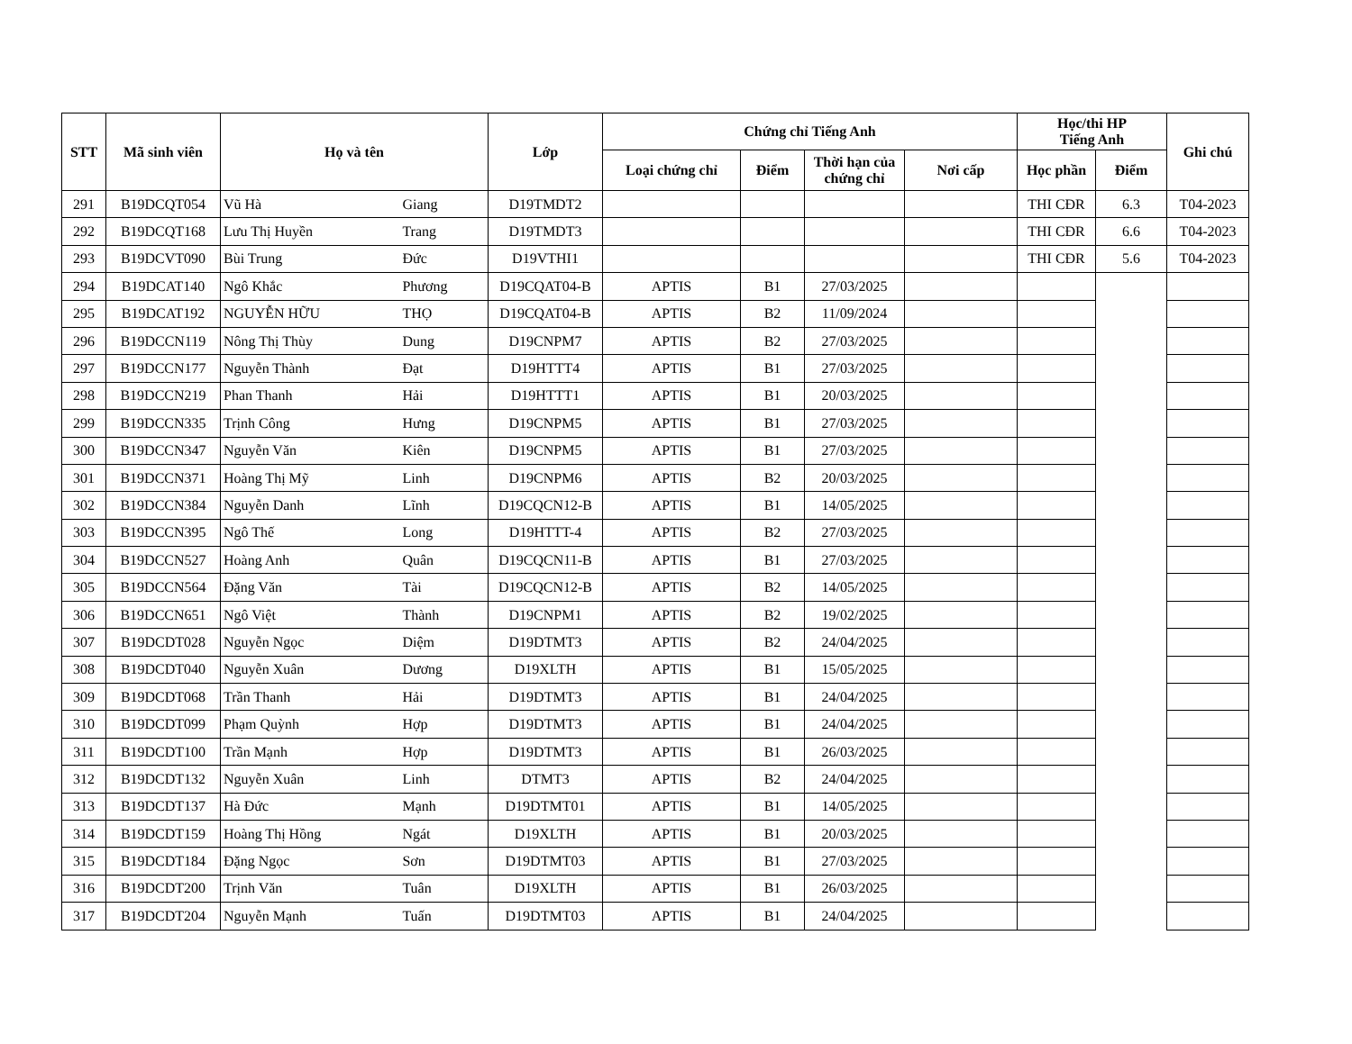| STT | Mã sinh viên | Họ và tên | | Lớp | Chứng chỉ Tiếng Anh | | | | Học/thi HP Tiếng Anh | | Ghi chú |
| --- | --- | --- | --- | --- | --- | --- | --- | --- | --- | --- | --- |
| | | | | | Loại chứng chỉ | Điểm | Thời hạn của chứng chỉ | Nơi cấp | Học phần | Điểm | |
| 291 | B19DCQT054 | Vũ Hà | Giang | D19TMDT2 | | | | | THI CĐR | 6.3 | T04-2023 |
| 292 | B19DCQT168 | Lưu Thị Huyền | Trang | D19TMDT3 | | | | | THI CĐR | 6.6 | T04-2023 |
| 293 | B19DCVT090 | Bùi Trung | Đức | D19VTHI1 | | | | | THI CĐR | 5.6 | T04-2023 |
| 294 | B19DCAT140 | Ngô Khắc | Phương | D19CQAT04-B | APTIS | B1 | 27/03/2025 | | | | |
| 295 | B19DCAT192 | NGUYỄN HỮU | THỌ | D19CQAT04-B | APTIS | B2 | 11/09/2024 | | | | |
| 296 | B19DCCN119 | Nông Thị Thùy | Dung | D19CNPM7 | APTIS | B2 | 27/03/2025 | | | | |
| 297 | B19DCCN177 | Nguyễn Thành | Đạt | D19HTTT4 | APTIS | B1 | 27/03/2025 | | | | |
| 298 | B19DCCN219 | Phan Thanh | Hải | D19HTTT1 | APTIS | B1 | 20/03/2025 | | | | |
| 299 | B19DCCN335 | Trịnh Công | Hưng | D19CNPM5 | APTIS | B1 | 27/03/2025 | | | | |
| 300 | B19DCCN347 | Nguyễn Văn | Kiên | D19CNPM5 | APTIS | B1 | 27/03/2025 | | | | |
| 301 | B19DCCN371 | Hoàng Thị Mỹ | Linh | D19CNPM6 | APTIS | B2 | 20/03/2025 | | | | |
| 302 | B19DCCN384 | Nguyễn Danh | Lĩnh | D19CQCN12-B | APTIS | B1 | 14/05/2025 | | | | |
| 303 | B19DCCN395 | Ngô Thế | Long | D19HTTT-4 | APTIS | B2 | 27/03/2025 | | | | |
| 304 | B19DCCN527 | Hoàng Anh | Quân | D19CQCN11-B | APTIS | B1 | 27/03/2025 | | | | |
| 305 | B19DCCN564 | Đặng Văn | Tài | D19CQCN12-B | APTIS | B2 | 14/05/2025 | | | | |
| 306 | B19DCCN651 | Ngô Việt | Thành | D19CNPM1 | APTIS | B2 | 19/02/2025 | | | | |
| 307 | B19DCDT028 | Nguyễn Ngọc | Diệm | D19DTMT3 | APTIS | B2 | 24/04/2025 | | | | |
| 308 | B19DCDT040 | Nguyễn Xuân | Dương | D19XLTH | APTIS | B1 | 15/05/2025 | | | | |
| 309 | B19DCDT068 | Trần Thanh | Hải | D19DTMT3 | APTIS | B1 | 24/04/2025 | | | | |
| 310 | B19DCDT099 | Phạm Quỳnh | Hợp | D19DTMT3 | APTIS | B1 | 24/04/2025 | | | | |
| 311 | B19DCDT100 | Trần Mạnh | Hợp | D19DTMT3 | APTIS | B1 | 26/03/2025 | | | | |
| 312 | B19DCDT132 | Nguyễn Xuân | Linh | DTMT3 | APTIS | B2 | 24/04/2025 | | | | |
| 313 | B19DCDT137 | Hà Đức | Mạnh | D19DTMT01 | APTIS | B1 | 14/05/2025 | | | | |
| 314 | B19DCDT159 | Hoàng Thị Hồng | Ngát | D19XLTH | APTIS | B1 | 20/03/2025 | | | | |
| 315 | B19DCDT184 | Đặng Ngọc | Sơn | D19DTMT03 | APTIS | B1 | 27/03/2025 | | | | |
| 316 | B19DCDT200 | Trịnh Văn | Tuân | D19XLTH | APTIS | B1 | 26/03/2025 | | | | |
| 317 | B19DCDT204 | Nguyễn Mạnh | Tuấn | D19DTMT03 | APTIS | B1 | 24/04/2025 | | | | |